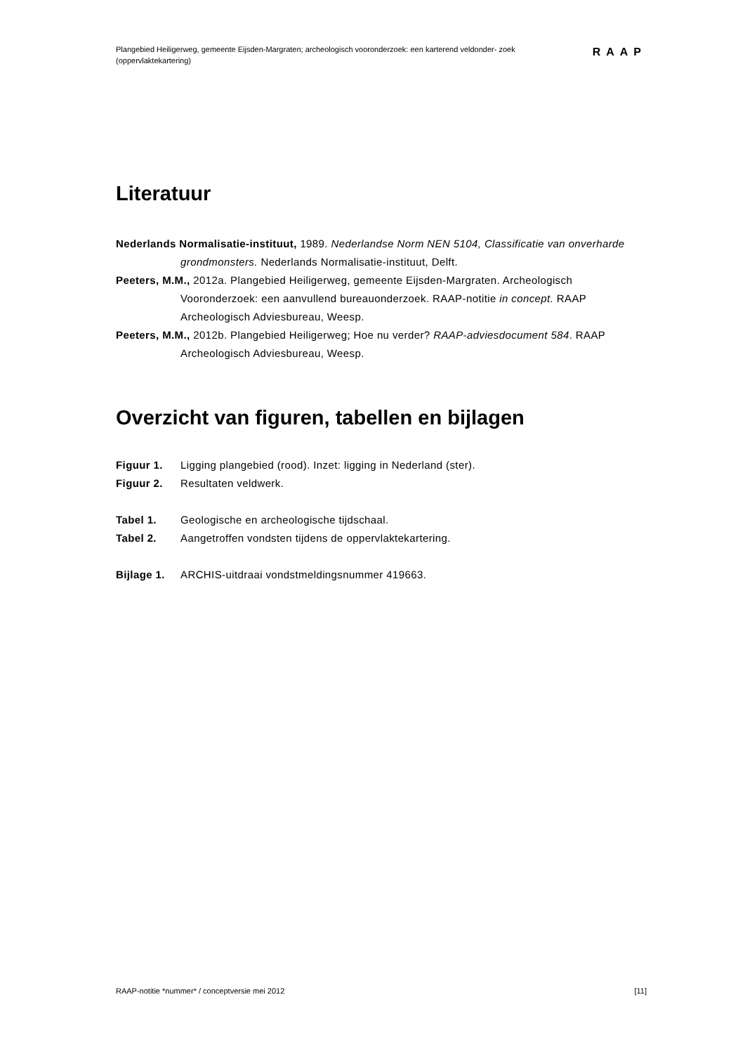Plangebied Heiligerweg, gemeente Eijsden-Margraten; archeologisch vooronderzoek: een karterend veldonder- zoek (oppervlaktekartering)
RAAP
Literatuur
Nederlands Normalisatie-instituut, 1989. Nederlandse Norm NEN 5104, Classificatie van onverharde grondmonsters. Nederlands Normalisatie-instituut, Delft.
Peeters, M.M., 2012a. Plangebied Heiligerweg, gemeente Eijsden-Margraten. Archeologisch Vooronderzoek: een aanvullend bureauonderzoek. RAAP-notitie in concept. RAAP Archeologisch Adviesbureau, Weesp.
Peeters, M.M., 2012b. Plangebied Heiligerweg; Hoe nu verder? RAAP-adviesdocument 584. RAAP Archeologisch Adviesbureau, Weesp.
Overzicht van figuren, tabellen en bijlagen
| Figuur 1. | Ligging plangebied (rood). Inzet: ligging in Nederland (ster). |
| Figuur 2. | Resultaten veldwerk. |
| Tabel 1. | Geologische en archeologische tijdschaal. |
| Tabel 2. | Aangetroffen vondsten tijdens de oppervlaktekartering. |
| Bijlage 1. | ARCHIS-uitdraai vondstmeldingsnummer 419663. |
RAAP-notitie *nummer* / conceptversie mei 2012 [11]